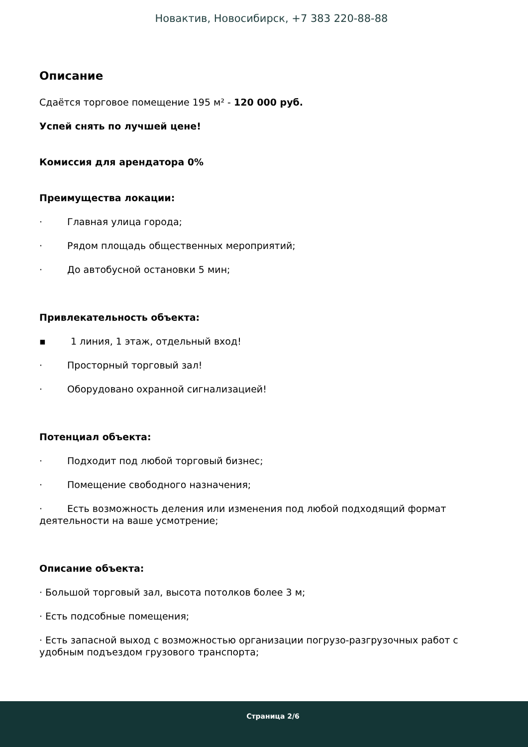Новактив, Новосибирск, +7 383 220-88-88
Описание
Сдаётся торговое помещение 195 м² - 120 000 руб.
Успей снять по лучшей цене!
Комиссия для арендатора 0%
Преимущества локации:
· Главная улица города;
· Рядом площадь общественных мероприятий;
· До автобусной остановки 5 мин;
Привлекательность объекта:
▪ 1 линия, 1 этаж, отдельный вход!
· Просторный торговый зал!
· Оборудовано охранной сигнализацией!
Потенциал объекта:
· Подходит под любой торговый бизнес;
· Помещение свободного назначения;
· Есть возможность деления или изменения под любой подходящий формат деятельности на ваше усмотрение;
Описание объекта:
· Большой торговый зал, высота потолков более 3 м;
· Есть подсобные помещения;
· Есть запасной выход с возможностью организации погрузо-разгрузочных работ с удобным подъездом грузового транспорта;
Страница 2/6